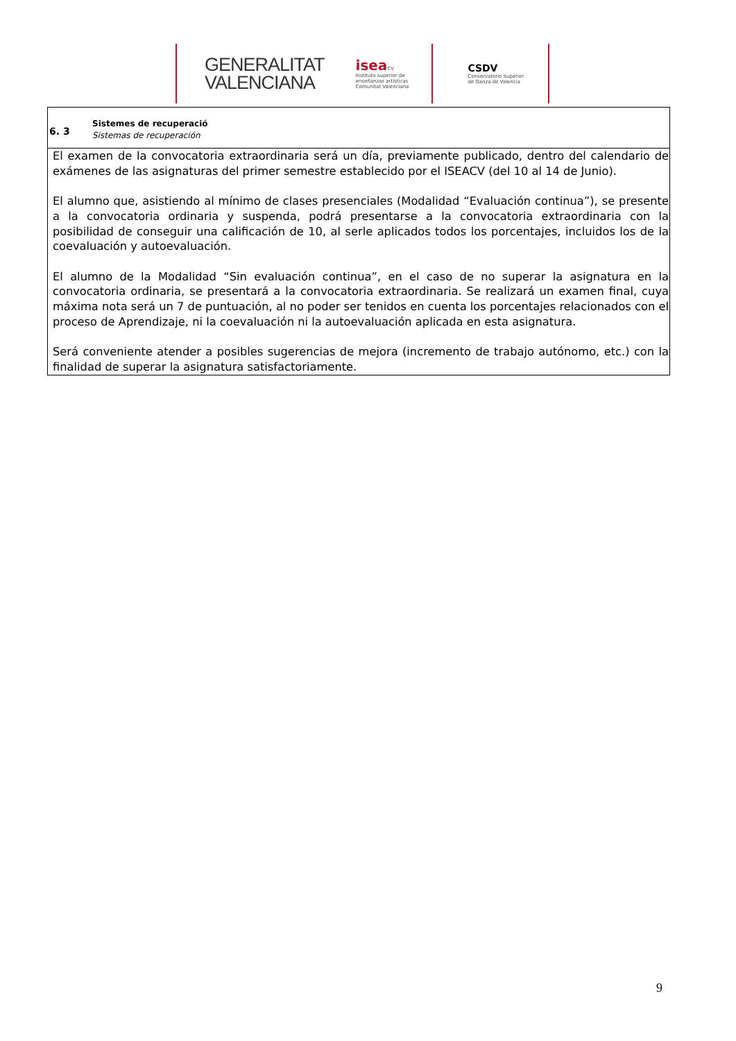GENERALITAT
VALENCIANA
isea CV
Instituto superior de
enseñanzas artísticas
Comunitat Valenciana
CSDV
Conservatorio Superior
de Danza de Valencia
6. 3
Sistemes de recuperació
Sistemas de recuperación
El examen de la convocatoria extraordinaria será un día, previamente publicado, dentro del calendario de exámenes de las asignaturas del primer semestre establecido por el ISEACV (del 10 al 14 de Junio).
El alumno que, asistiendo al mínimo de clases presenciales (Modalidad “Evaluación continua”), se presente a la convocatoria ordinaria y suspenda, podrá presentarse a la convocatoria extraordinaria con la posibilidad de conseguir una calificación de 10, al serle aplicados todos los porcentajes, incluidos los de la coevaluación y autoevaluación.
El alumno de la Modalidad “Sin evaluación continua”, en el caso de no superar la asignatura en la convocatoria ordinaria, se presentará a la convocatoria extraordinaria. Se realizará un examen final, cuya máxima nota será un 7 de puntuación, al no poder ser tenidos en cuenta los porcentajes relacionados con el proceso de Aprendizaje, ni la coevaluación ni la autoevaluación aplicada en esta asignatura.
Será conveniente atender a posibles sugerencias de mejora (incremento de trabajo autónomo, etc.) con la finalidad de superar la asignatura satisfactoriamente.
9